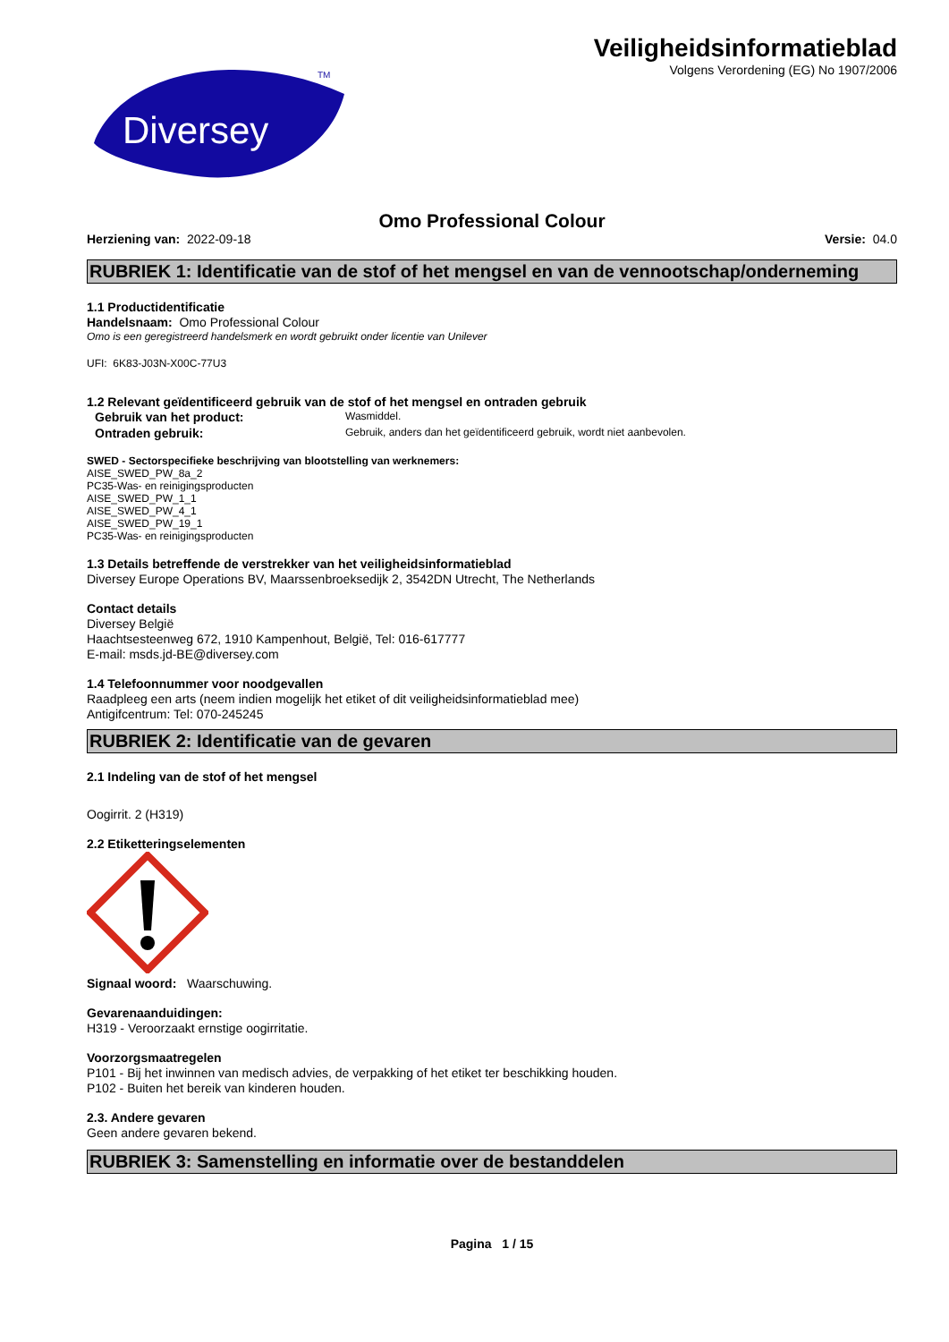Diversey
TM
Veiligheidsinformatieblad
Volgens Verordening (EG) No 1907/2006
Omo Professional Colour
Herziening van: 2022-09-18 Versie: 04.0
RUBRIEK 1: Identificatie van de stof of het mengsel en van de vennootschap/onderneming
1.1 Productidentificatie
Handelsnaam: Omo Professional Colour
Omo is een geregistreerd handelsmerk en wordt gebruikt onder licentie van Unilever
UFI: 6K83-J03N-X00C-77U3
1.2 Relevant geïdentificeerd gebruik van de stof of het mengsel en ontraden gebruik
Gebruik van het product:
Wasmiddel.
Ontraden gebruik:
Gebruik, anders dan het geïdentificeerd gebruik, wordt niet aanbevolen.
SWED - Sectorspecifieke beschrijving van blootstelling van werknemers:
AISE_SWED_PW_8a_2
PC35-Was- en reinigingsproducten
AISE_SWED_PW_1_1
AISE_SWED_PW_4_1
AISE_SWED_PW_19_1
PC35-Was- en reinigingsproducten
1.3 Details betreffende de verstrekker van het veiligheidsinformatieblad
Diversey Europe Operations BV, Maarssenbroeksedijk 2, 3542DN Utrecht, The Netherlands
Contact details
Diversey België
Haachtsesteenweg 672, 1910 Kampenhout, België, Tel: 016-617777
E-mail: msds.jd-BE@diversey.com
1.4 Telefoonnummer voor noodgevallen
Raadpleeg een arts (neem indien mogelijk het etiket of dit veiligheidsinformatieblad mee)
Antigifcentrum: Tel: 070-245245
RUBRIEK 2: Identificatie van de gevaren
2.1 Indeling van de stof of het mengsel
Oogirrit. 2 (H319)
2.2 Etiketteringselementen
Signaal woord: Waarschuwing.
Gevarenaanduidingen:
H319 - Veroorzaakt ernstige oogirritatie.
Voorzorgsmaatregelen
P101 - Bij het inwinnen van medisch advies, de verpakking of het etiket ter beschikking houden.
P102 - Buiten het bereik van kinderen houden.
2.3. Andere gevaren
Geen andere gevaren bekend.
RUBRIEK 3: Samenstelling en informatie over de bestanddelen
Pagina 1 / 15